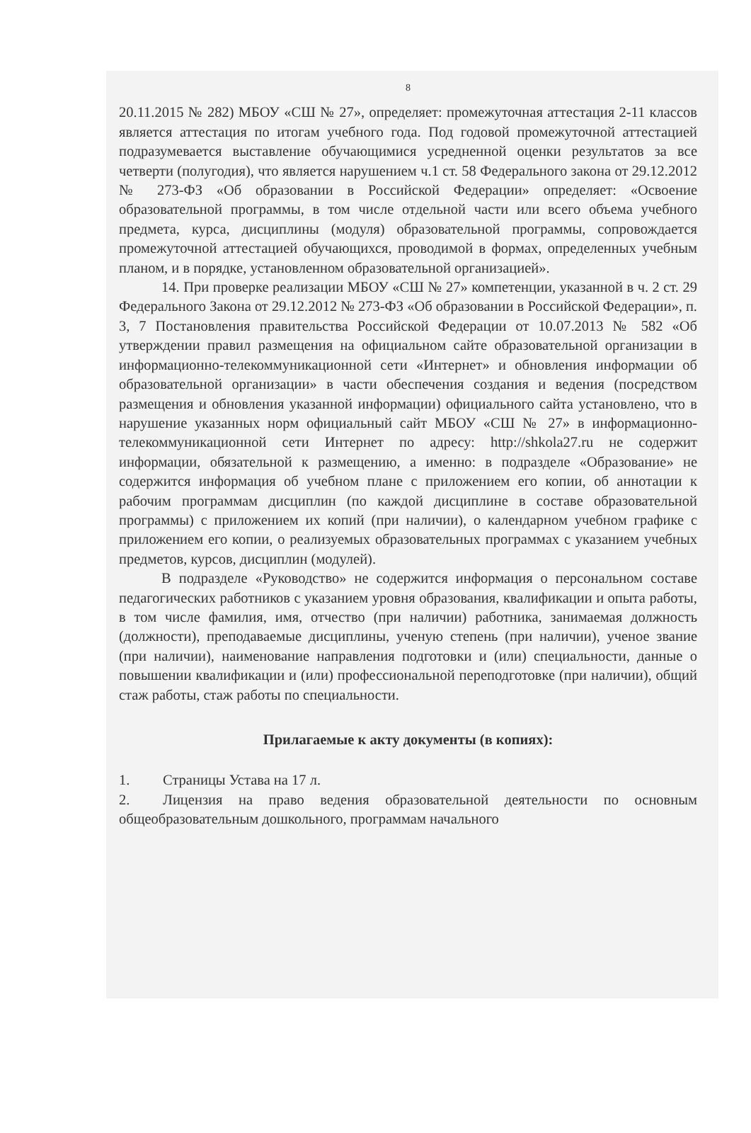8
20.11.2015 № 282) МБОУ «СШ № 27», определяет: промежуточная аттестация 2-11 классов является аттестация по итогам учебного года. Под годовой промежуточной аттестацией подразумевается выставление обучающимися усредненной оценки результатов за все четверти (полугодия), что является нарушением ч.1 ст. 58 Федерального закона от 29.12.2012 № 273-ФЗ «Об образовании в Российской Федерации» определяет: «Освоение образовательной программы, в том числе отдельной части или всего объема учебного предмета, курса, дисциплины (модуля) образовательной программы, сопровождается промежуточной аттестацией обучающихся, проводимой в формах, определенных учебным планом, и в порядке, установленном образовательной организацией».
14. При проверке реализации МБОУ «СШ № 27» компетенции, указанной в ч. 2 ст. 29 Федерального Закона от 29.12.2012 № 273-ФЗ «Об образовании в Российской Федерации», п. 3, 7 Постановления правительства Российской Федерации от 10.07.2013 № 582 «Об утверждении правил размещения на официальном сайте образовательной организации в информационно-телекоммуникационной сети «Интернет» и обновления информации об образовательной организации» в части обеспечения создания и ведения (посредством размещения и обновления указанной информации) официального сайта установлено, что в нарушение указанных норм официальный сайт МБОУ «СШ № 27» в информационно-телекоммуникационной сети Интернет по адресу: http://shkola27.ru не содержит информации, обязательной к размещению, а именно: в подразделе «Образование» не содержится информация об учебном плане с приложением его копии, об аннотации к рабочим программам дисциплин (по каждой дисциплине в составе образовательной программы) с приложением их копий (при наличии), о календарном учебном графике с приложением его копии, о реализуемых образовательных программах с указанием учебных предметов, курсов, дисциплин (модулей).
В подразделе «Руководство» не содержится информация о персональном составе педагогических работников с указанием уровня образования, квалификации и опыта работы, в том числе фамилия, имя, отчество (при наличии) работника, занимаемая должность (должности), преподаваемые дисциплины, ученую степень (при наличии), ученое звание (при наличии), наименование направления подготовки и (или) специальности, данные о повышении квалификации и (или) профессиональной переподготовке (при наличии), общий стаж работы, стаж работы по специальности.
Прилагаемые к акту документы (в копиях):
1. Страницы Устава на 17 л.
2. Лицензия на право ведения образовательной деятельности по основным общеобразовательным дошкольного, программам начального